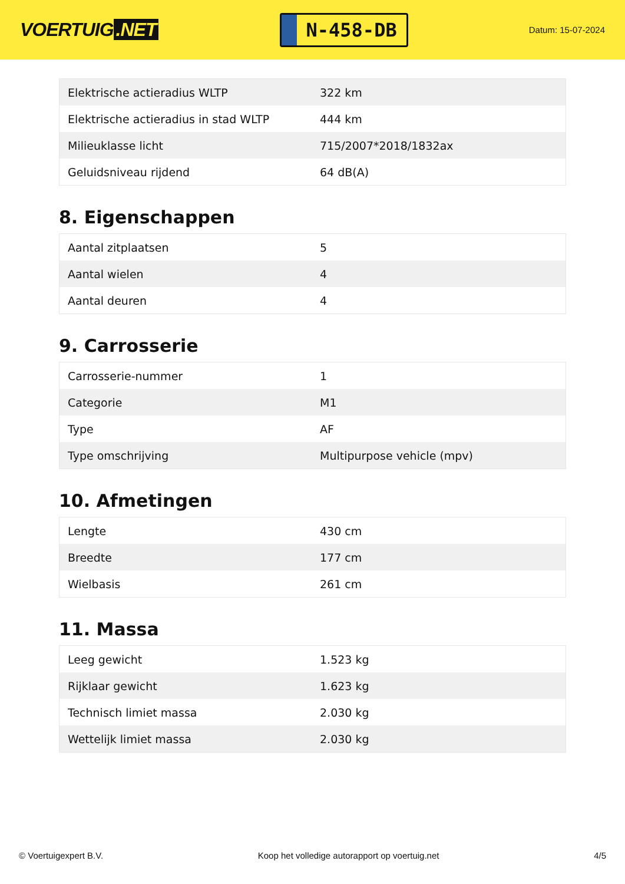VOERTUIG.NET
N-458-DB
Datum: 15-07-2024
| Elektrische actieradius WLTP | 322 km |
| Elektrische actieradius in stad WLTP | 444 km |
| Milieuklasse licht | 715/2007*2018/1832ax |
| Geluidsniveau rijdend | 64 dB(A) |
8. Eigenschappen
| Aantal zitplaatsen | 5 |
| Aantal wielen | 4 |
| Aantal deuren | 4 |
9. Carrosserie
| Carrosserie-nummer | 1 |
| Categorie | M1 |
| Type | AF |
| Type omschrijving | Multipurpose vehicle (mpv) |
10. Afmetingen
| Lengte | 430 cm |
| Breedte | 177 cm |
| Wielbasis | 261 cm |
11. Massa
| Leeg gewicht | 1.523 kg |
| Rijklaar gewicht | 1.623 kg |
| Technisch limiet massa | 2.030 kg |
| Wettelijk limiet massa | 2.030 kg |
© Voertuigexpert B.V. Koop het volledige autorapport op voertuig.net 4/5